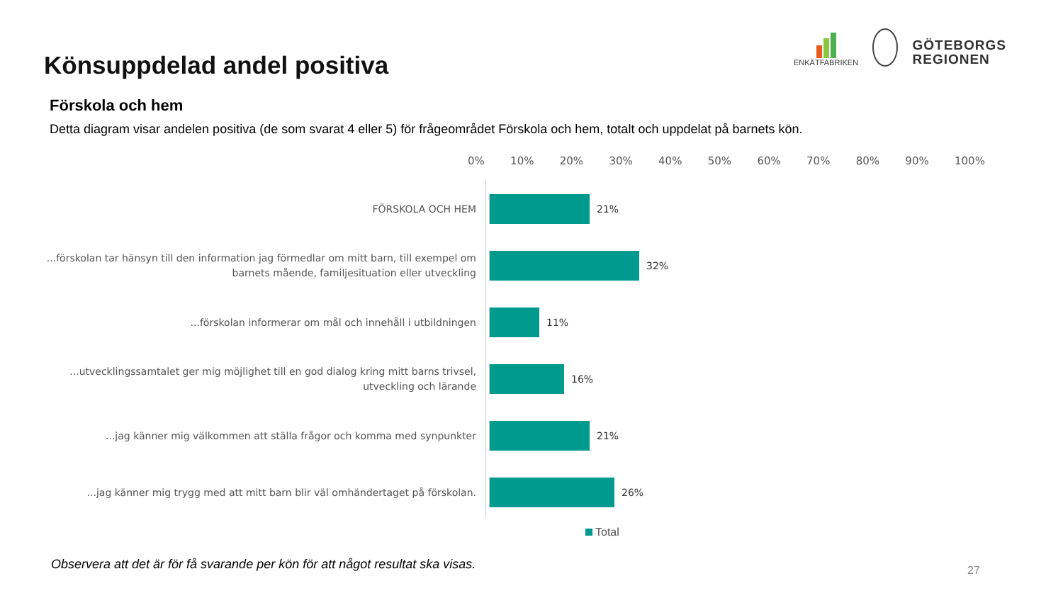Könsuppdelad andel positiva
ENKÄTFABRIKEN
GÖTEBORGS
REGIONEN
Förskola och hem
Detta diagram visar andelen positiva (de som svarat 4 eller 5) för frågeområdet Förskola och hem, totalt och uppdelat på barnets kön.
0% 10% 20% 30% 40% 50% 60% 70% 80% 90% 100%
FÖRSKOLA OCH HEM
21%
...förskolan tar hänsyn till den information jag förmedlar om mitt barn, till exempel om barnets mående, familjesituation eller utveckling
32%
...förskolan informerar om mål och innehåll i utbildningen
11%
...utvecklingssamtalet ger mig möjlighet till en god dialog kring mitt barns trivsel, utveckling och lärande
16%
...jag känner mig välkommen att ställa frågor och komma med synpunkter
21%
...jag känner mig trygg med att mitt barn blir väl omhändertaget på förskolan.
26%
Total
Observera att det är för få svarande per kön för att något resultat ska visas.
27